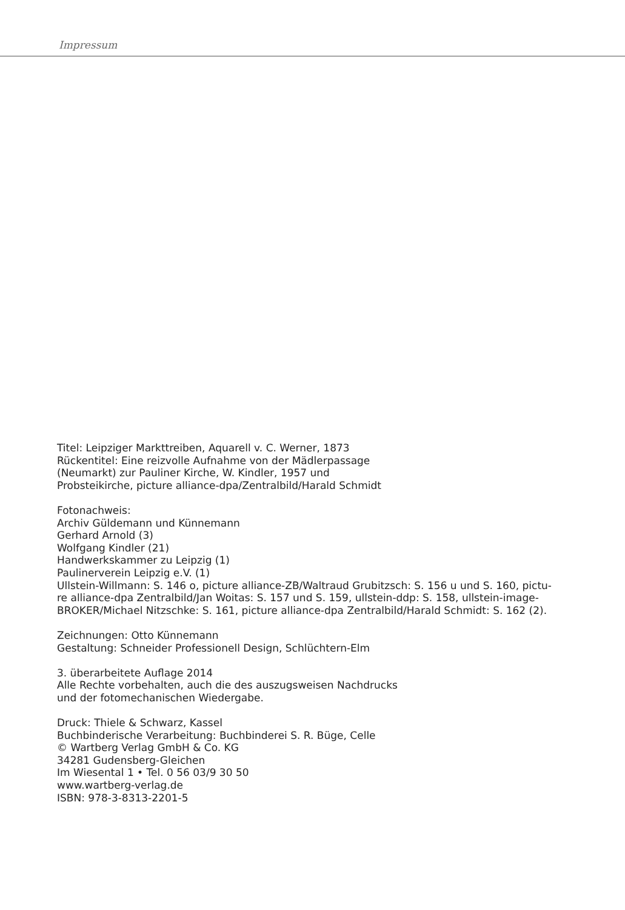Impressum
Titel: Leipziger Markttreiben, Aquarell v. C. Werner, 1873
Rückentitel: Eine reizvolle Aufnahme von der Mädlerpassage
(Neumarkt) zur Pauliner Kirche, W. Kindler, 1957 und
Probsteikirche, picture alliance-dpa/Zentralbild/Harald Schmidt
Fotonachweis:
Archiv Güldemann und Künnemann
Gerhard Arnold (3)
Wolfgang Kindler (21)
Handwerkskammer zu Leipzig (1)
Paulinerverein Leipzig e.V. (1)
Ullstein-Willmann: S. 146 o, picture alliance-ZB/Waltraud Grubitzsch: S. 156 u und S. 160, pictu-
re alliance-dpa Zentralbild/Jan Woitas: S. 157 und S. 159, ullstein-ddp: S. 158, ullstein-image-
BROKER/Michael Nitzschke: S. 161, picture alliance-dpa Zentralbild/Harald Schmidt: S. 162 (2).
Zeichnungen: Otto Künnemann
Gestaltung: Schneider Professionell Design, Schlüchtern-Elm
3. überarbeitete Auflage 2014
Alle Rechte vorbehalten, auch die des auszugsweisen Nachdrucks
und der fotomechanischen Wiedergabe.
Druck: Thiele & Schwarz, Kassel
Buchbinderische Verarbeitung: Buchbinderei S. R. Büge, Celle
© Wartberg Verlag GmbH & Co. KG
34281 Gudensberg-Gleichen
Im Wiesental 1 • Tel. 0 56 03/9 30 50
www.wartberg-verlag.de
ISBN: 978-3-8313-2201-5